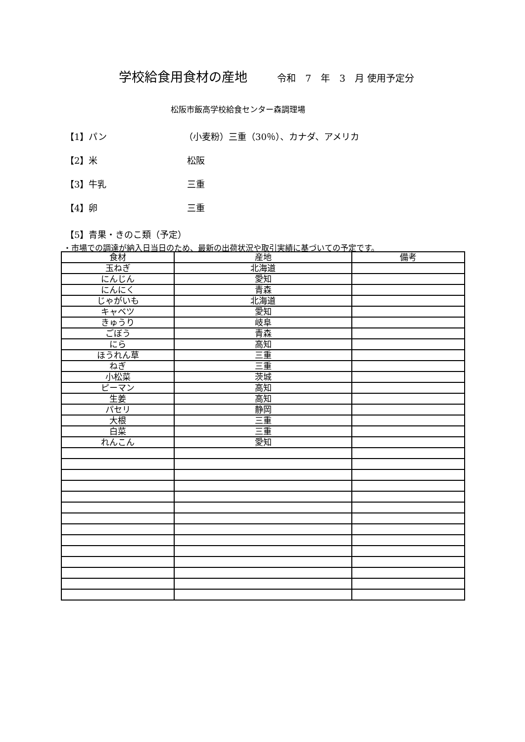学校給食用食材の産地 令和　7　年　3　月 使用予定分
松阪市飯高学校給食センター森調理場
【1】パン （小麦粉）三重（30％）、カナダ、アメリカ
【2】米 松阪
【3】牛乳 三重
【4】卵 三重
【5】青果・きのこ類（予定）
・市場での調達が納入日当日のため、最新の出荷状況や取引実績に基づいての予定です。
| 食材 | 産地 | 備考 |
| --- | --- | --- |
| 玉ねぎ | 北海道 | |
| にんじん | 愛知 | |
| にんにく | 青森 | |
| じゃがいも | 北海道 | |
| キャベツ | 愛知 | |
| きゅうり | 岐阜 | |
| ごぼう | 青森 | |
| にら | 高知 | |
| ほうれん草 | 三重 | |
| ねぎ | 三重 | |
| 小松菜 | 茨城 | |
| ピーマン | 高知 | |
| 生姜 | 高知 | |
| パセリ | 静岡 | |
| 大根 | 三重 | |
| 白菜 | 三重 | |
| れんこん | 愛知 | |